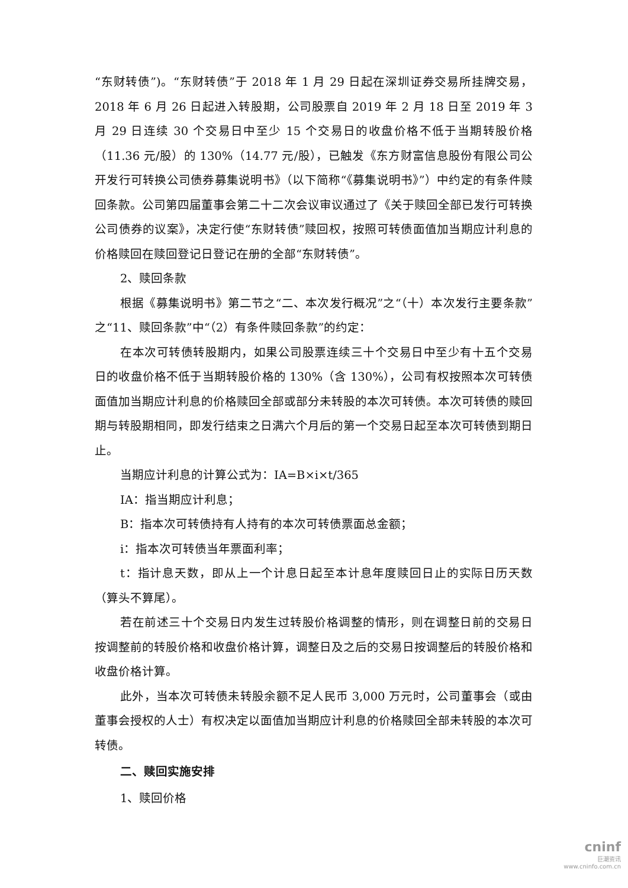“东财转债”)。“东财转债”于 2018 年 1 月 29 日起在深圳证券交易所挂牌交易，2018 年 6 月 26 日起进入转股期，公司股票自 2019 年 2 月 18 日至 2019 年 3 月 29 日连续 30 个交易日中至少 15 个交易日的收盘价格不低于当期转股价格（11.36 元/股）的 130%（14.77 元/股），已触发《东方财富信息股份有限公司公开发行可转换公司债券募集说明书》（以下简称“《募集说明书》”）中约定的有条件赎回条款。公司第四届董事会第二十二次会议审议通过了《关于赎回全部已发行可转换公司债券的议案》，决定行使“东财转债”赎回权，按照可转债面值加当期应计利息的价格赎回在赎回登记日登记在册的全部“东财转债”。
2、赎回条款
根据《募集说明书》第二节之“二、本次发行概况”之“（十）本次发行主要条款”之“11、赎回条款”中“（2）有条件赎回条款”的约定：
在本次可转债转股期内，如果公司股票连续三十个交易日中至少有十五个交易日的收盘价格不低于当期转股价格的 130%（含 130%），公司有权按照本次可转债面值加当期应计利息的价格赎回全部或部分未转股的本次可转债。本次可转债的赎回期与转股期相同，即发行结束之日满六个月后的第一个交易日起至本次可转债到期日止。
当期应计利息的计算公式为：IA=B×i×t/365
IA：指当期应计利息；
B：指本次可转债持有人持有的本次可转债票面总金额；
i：指本次可转债当年票面利率；
t：指计息天数，即从上一个计息日起至本计息年度赎回日止的实际日历天数（算头不算尾）。
若在前述三十个交易日内发生过转股价格调整的情形，则在调整日前的交易日按调整前的转股价格和收盘价格计算，调整日及之后的交易日按调整后的转股价格和收盘价格计算。
此外，当本次可转债未转股余额不足人民币 3,000 万元时，公司董事会（或由董事会授权的人士）有权决定以面值加当期应计利息的价格赎回全部未转股的本次可转债。
二、赎回实施安排
1、赎回价格
cninf
巨潮资讯
www.cninfo.com.cn